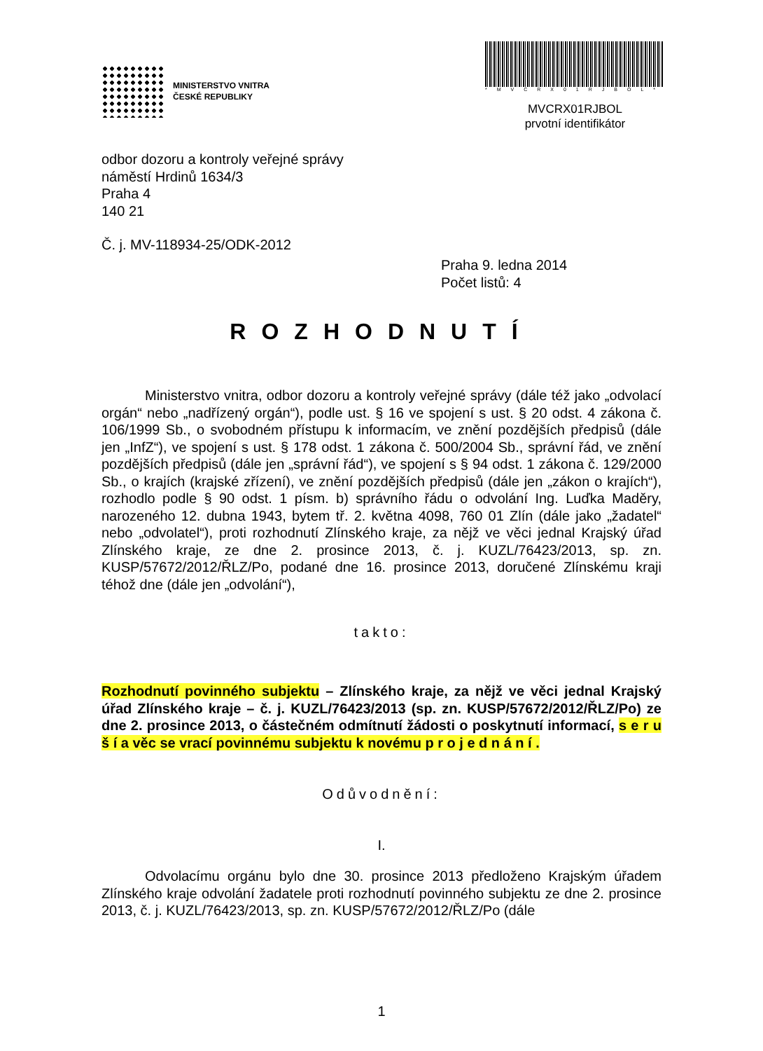MINISTERSTVO VNITRA
ČESKÉ REPUBLIKY
*MVCRX01RJBOL*
MVCRX01RJBOL
prvotní identifikátor
odbor dozoru a kontroly veřejné správy
náměstí Hrdinů 1634/3
Praha 4
140 21
Č. j. MV-118934-25/ODK-2012
Praha 9. ledna 2014
Počet listů: 4
ROZHODNUTÍ
Ministerstvo vnitra, odbor dozoru a kontroly veřejné správy (dále též jako „odvolací orgán“ nebo „nadřízený orgán“), podle ust. § 16 ve spojení s ust. § 20 odst. 4 zákona č. 106/1999 Sb., o svobodném přístupu k informacím, ve znění pozdějších předpisů (dále jen „InfZ“), ve spojení s ust. § 178 odst. 1 zákona č. 500/2004 Sb., správní řád, ve znění pozdějších předpisů (dále jen „správní řád“), ve spojení s § 94 odst. 1 zákona č. 129/2000 Sb., o krajích (krajské zřízení), ve znění pozdějších předpisů (dále jen „zákon o krajích“), rozhodlo podle § 90 odst. 1 písm. b) správního řádu o odvolání Ing. Luďka Maděry, narozeného 12. dubna 1943, bytem tř. 2. května 4098, 760 01 Zlín (dále jako „žadatel“ nebo „odvolatel“), proti rozhodnutí Zlínského kraje, za nějž ve věci jednal Krajský úřad Zlínského kraje, ze dne 2. prosince 2013, č. j. KUZL/76423/2013, sp. zn. KUSP/57672/2012/ŘLZ/Po, podané dne 16. prosince 2013, doručené Zlínskému kraji téhož dne (dále jen „odvolání“),
takto:
Rozhodnutí povinného subjektu – Zlínského kraje, za nějž ve věci jednal Krajský úřad Zlínského kraje – č. j. KUZL/76423/2013 (sp. zn. KUSP/57672/2012/ŘLZ/Po) ze dne 2. prosince 2013, o částečném odmítnutí žádosti o poskytnutí informací, s e r u š í a věc se vrací povinnému subjektu k novému p r o j e d n á n í .
Odůvodnění:
I.
Odvolacímu orgánu bylo dne 30. prosince 2013 předloženo Krajským úřadem Zlínského kraje odvolání žadatele proti rozhodnutí povinného subjektu ze dne 2. prosince 2013, č. j. KUZL/76423/2013, sp. zn. KUSP/57672/2012/ŘLZ/Po (dále
1